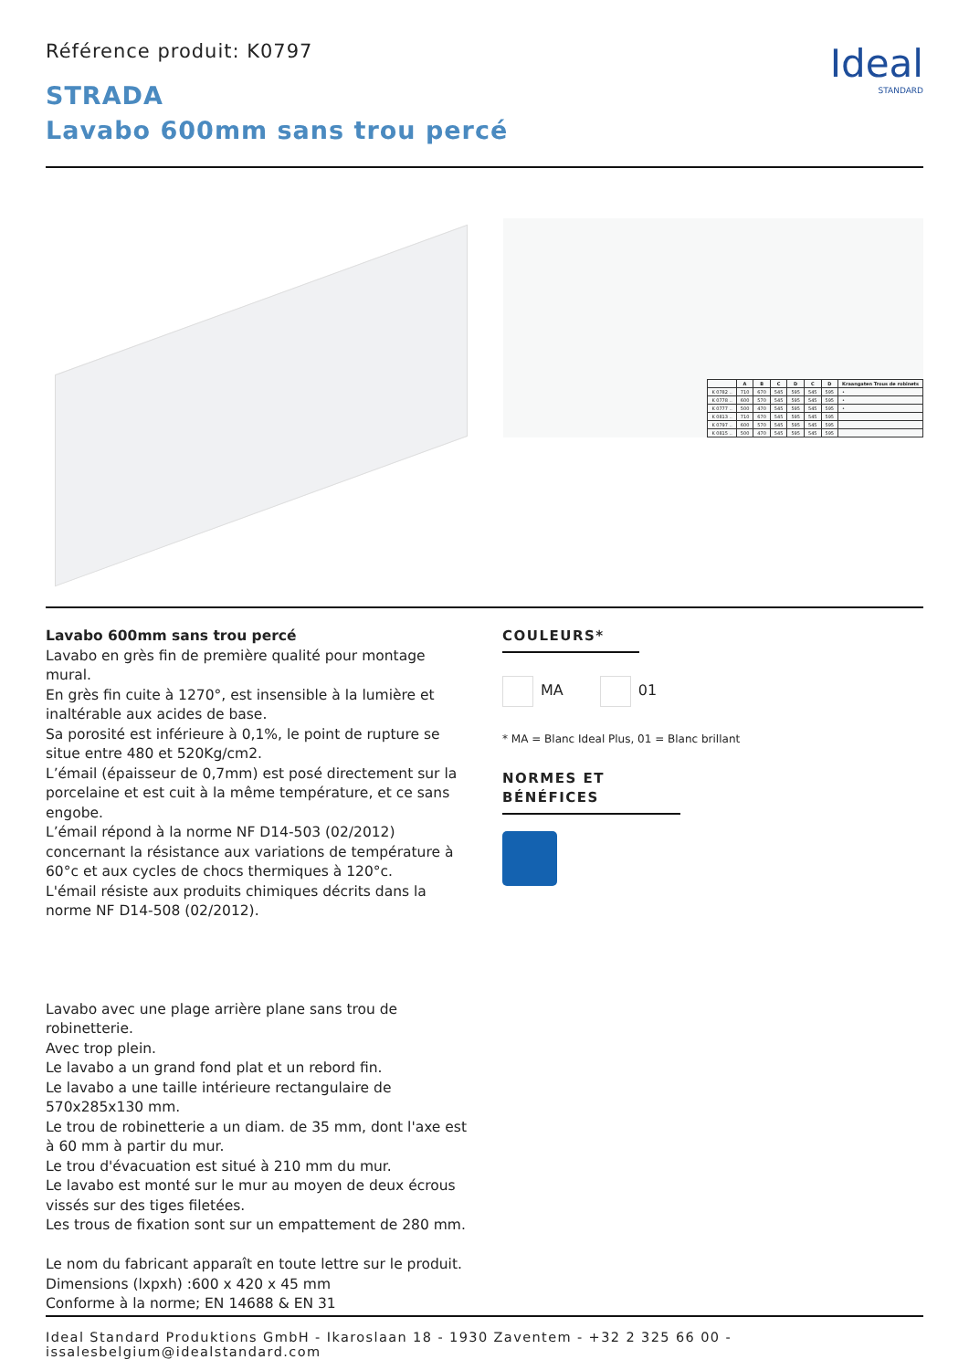Référence produit: K0797
Ideal
STANDARD
STRADA
Lavabo 600mm sans trou percé
| | A | B | C | D | C | D | Kraangaten Trous de robinets |
| --- | --- | --- | --- | --- | --- | --- | --- |
| K 0782 .. | 710 | 670 | 545 | 595 | 545 | 595 | • |
| K 0778 .. | 600 | 570 | 545 | 595 | 545 | 595 | • |
| K 0777 .. | 500 | 470 | 545 | 595 | 545 | 595 | • |
| K 0813 .. | 710 | 670 | 545 | 595 | 545 | 595 | |
| K 0797 .. | 600 | 570 | 545 | 595 | 545 | 595 | |
| K 0815 .. | 500 | 470 | 545 | 595 | 545 | 595 | |
Lavabo 600mm sans trou percé
Lavabo en grès fin de première qualité pour montage mural.
En grès fin cuite à 1270°, est insensible à la lumière et inaltérable aux acides de base.
Sa porosité est inférieure à 0,1%, le point de rupture se situe entre 480 et 520Kg/cm2.
L’émail (épaisseur de 0,7mm) est posé directement sur la porcelaine et est cuit à la même température, et ce sans engobe.
L’émail répond à la norme NF D14-503 (02/2012) concernant la résistance aux variations de température à 60°c et aux cycles de chocs thermiques à 120°c.
L'émail résiste aux produits chimiques décrits dans la norme NF D14-508 (02/2012).
Lavabo avec une plage arrière plane sans trou de robinetterie.
Avec trop plein.
Le lavabo a un grand fond plat et un rebord fin.
Le lavabo a une taille intérieure rectangulaire de 570x285x130 mm.
Le trou de robinetterie a un diam. de 35 mm, dont l'axe est à 60 mm à partir du mur.
Le trou d'évacuation est situé à 210 mm du mur.
Le lavabo est monté sur le mur au moyen de deux écrous vissés sur des tiges filetées.
Les trous de fixation sont sur un empattement de 280 mm.
Le nom du fabricant apparaît en toute lettre sur le produit.
Dimensions (lxpxh) :600 x 420 x 45 mm
Conforme à la norme; EN 14688 & EN 31
COULEURS*
MA 01
* MA = Blanc Ideal Plus, 01 = Blanc brillant
NORMES ET BÉNÉFICES
Ideal Standard Produktions GmbH - Ikaroslaan 18 - 1930 Zaventem - +32 2 325 66 00 - issalesbelgium@idealstandard.com